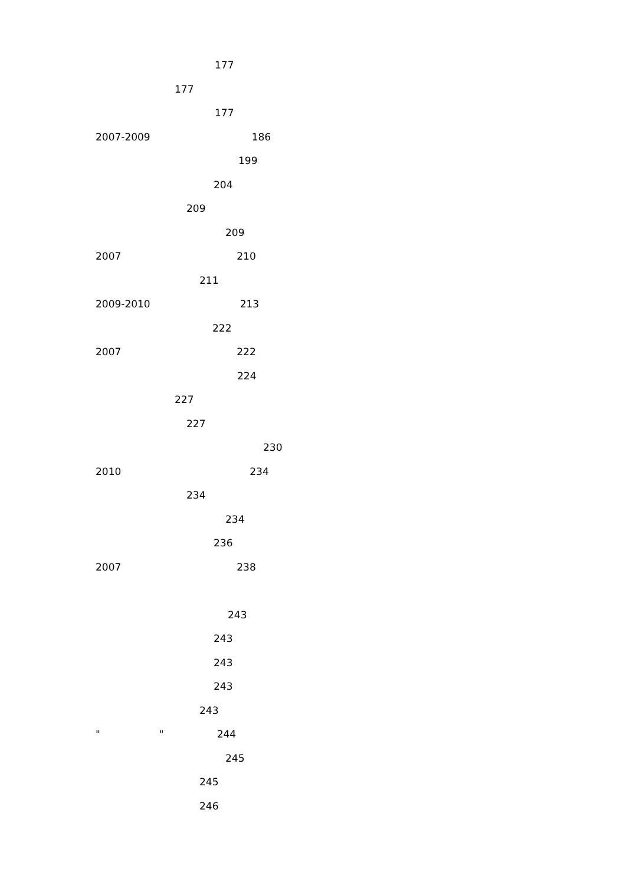177
177
177
2007-2009 186
199
204
209
209
2007 210
211
2009-2010 213
222
2007 222
224
227
227
230
2010 234
234
234
236
2007 238
243
243
243
243
243
" " 244
245
245
246